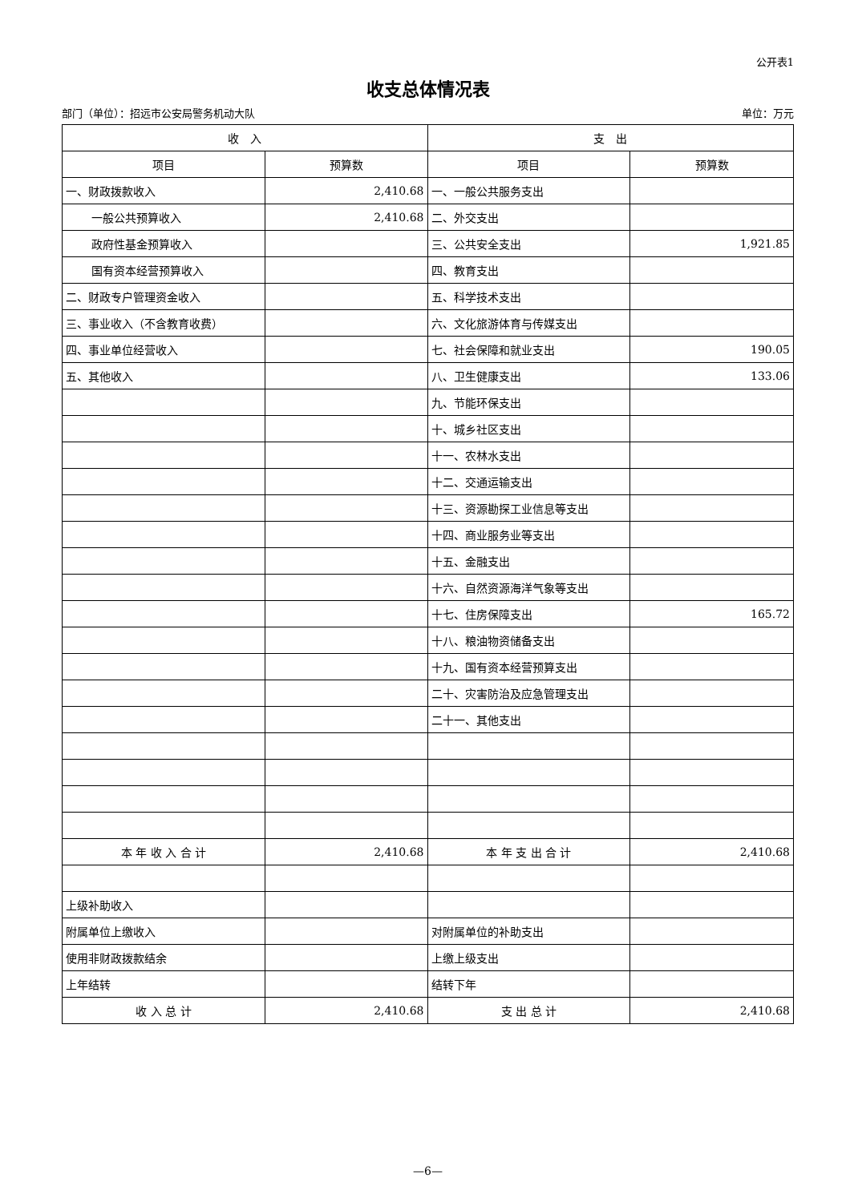公开表1
收支总体情况表
部门（单位）：招远市公安局警务机动大队 单位：万元
| 收 入 | | 支 出 | |
| --- | --- | --- | --- |
| 项目 | 预算数 | 项目 | 预算数 |
| 一、财政拨款收入 | 2,410.68 | 一、一般公共服务支出 | |
| 一般公共预算收入 | 2,410.68 | 二、外交支出 | |
| 政府性基金预算收入 | | 三、公共安全支出 | 1,921.85 |
| 国有资本经营预算收入 | | 四、教育支出 | |
| 二、财政专户管理资金收入 | | 五、科学技术支出 | |
| 三、事业收入（不含教育收费） | | 六、文化旅游体育与传媒支出 | |
| 四、事业单位经营收入 | | 七、社会保障和就业支出 | 190.05 |
| 五、其他收入 | | 八、卫生健康支出 | 133.06 |
| | | 九、节能环保支出 | |
| | | 十、城乡社区支出 | |
| | | 十一、农林水支出 | |
| | | 十二、交通运输支出 | |
| | | 十三、资源勘探工业信息等支出 | |
| | | 十四、商业服务业等支出 | |
| | | 十五、金融支出 | |
| | | 十六、自然资源海洋气象等支出 | |
| | | 十七、住房保障支出 | 165.72 |
| | | 十八、粮油物资储备支出 | |
| | | 十九、国有资本经营预算支出 | |
| | | 二十、灾害防治及应急管理支出 | |
| | | 二十一、其他支出 | |
| 本 年 收 入 合 计 | 2,410.68 | 本 年 支 出 合 计 | 2,410.68 |
| 上级补助收入 | | | |
| 附属单位上缴收入 | | 对附属单位的补助支出 | |
| 使用非财政拨款结余 | | 上缴上级支出 | |
| 上年结转 | | 结转下年 | |
| 收 入 总 计 | 2,410.68 | 支 出 总 计 | 2,410.68 |
—6—